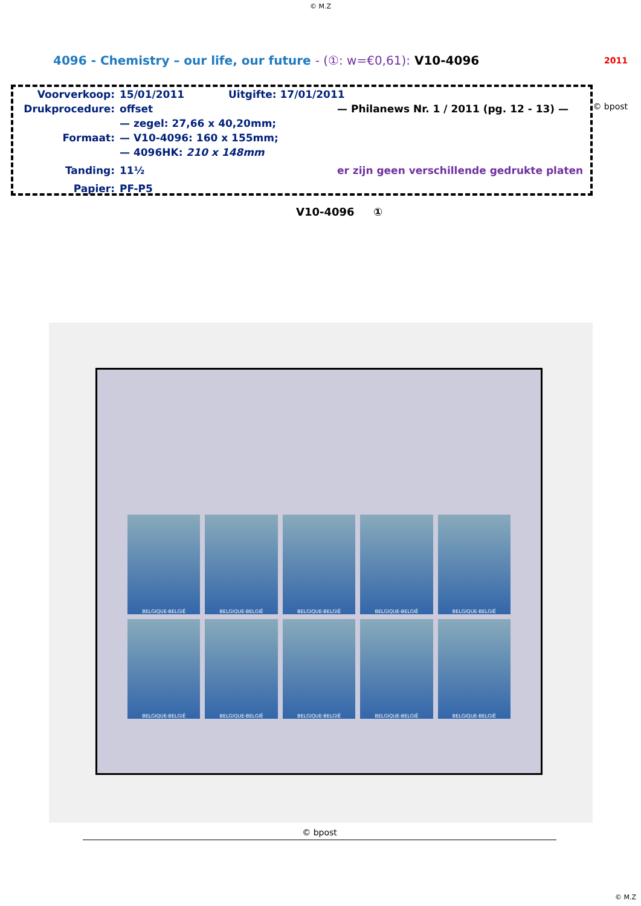© M.Z
4096 - Chemistry – our life, our future - (①: w=€0,61): V10-4096
2011
Voorverkoop: 15/01/2011 Uitgifte: 17/01/2011
Drukprocedure: offset — Philanews Nr. 1 / 2011 (pg. 12 - 13) —
— zegel: 27,66 x 40,20mm;
Formaat: — V10-4096: 160 x 155mm;
— 4096HK: 210 x 148mm
Tanding: 11½ er zijn geen verschillende gedrukte platen
Papier: PF-P5
© bpost
V10-4096 ①
BELGIQUE-BELGIË
BELGIQUE-BELGIË
BELGIQUE-BELGIË
BELGIQUE-BELGIË
BELGIQUE-BELGIË
BELGIQUE-BELGIË
BELGIQUE-BELGIË
BELGIQUE-BELGIË
BELGIQUE-BELGIË
BELGIQUE-BELGIË
© bpost
© M.Z